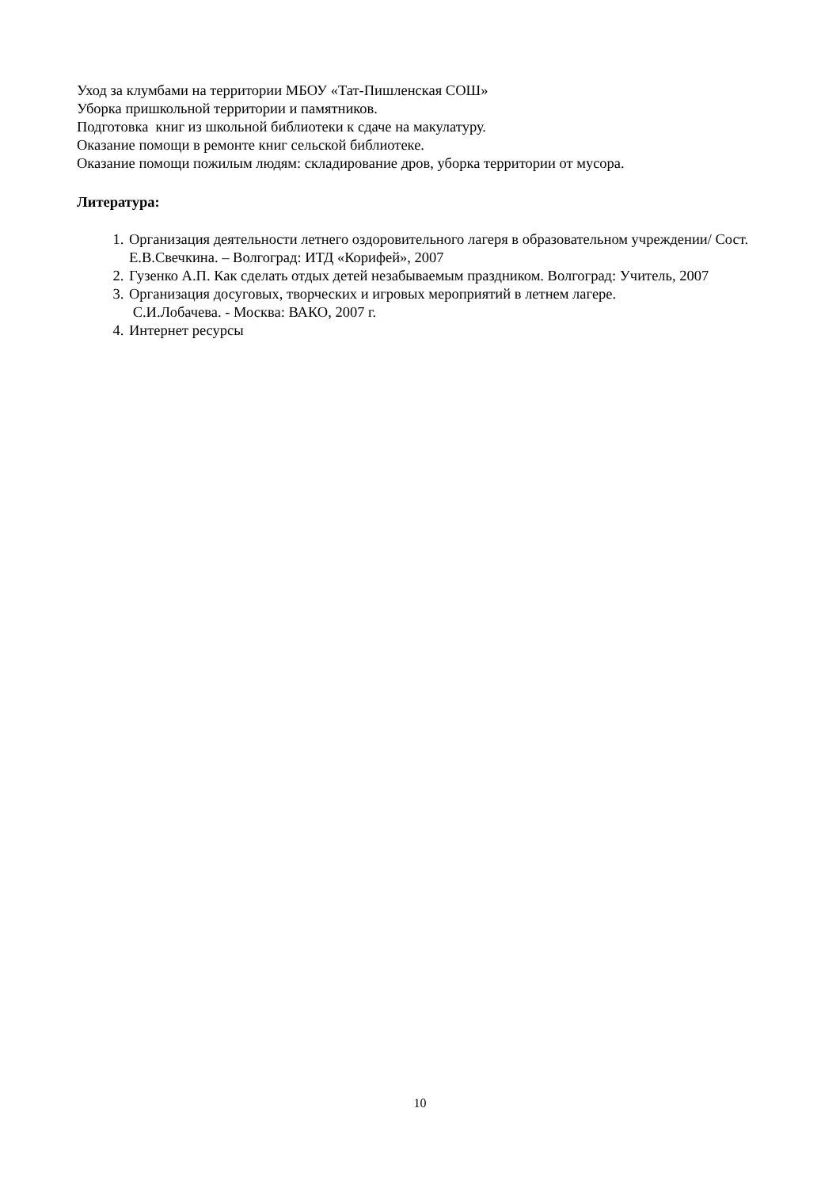Уход за клумбами на территории МБОУ «Тат-Пишленская СОШ»
Уборка пришкольной территории и памятников.
Подготовка книг из школьной библиотеки к сдаче на макулатуру.
Оказание помощи в ремонте книг сельской библиотеке.
Оказание помощи пожилым людям: складирование дров, уборка территории от мусора.
Литература:
1. Организация деятельности летнего оздоровительного лагеря в образовательном учреждении/ Сост. Е.В.Свечкина. – Волгоград: ИТД «Корифей», 2007
2. Гузенко А.П. Как сделать отдых детей незабываемым праздником. Волгоград: Учитель, 2007
3. Организация досуговых, творческих и игровых мероприятий в летнем лагере.
С.И.Лобачева. - Москва: ВАКО, 2007 г.
4. Интернет ресурсы
10